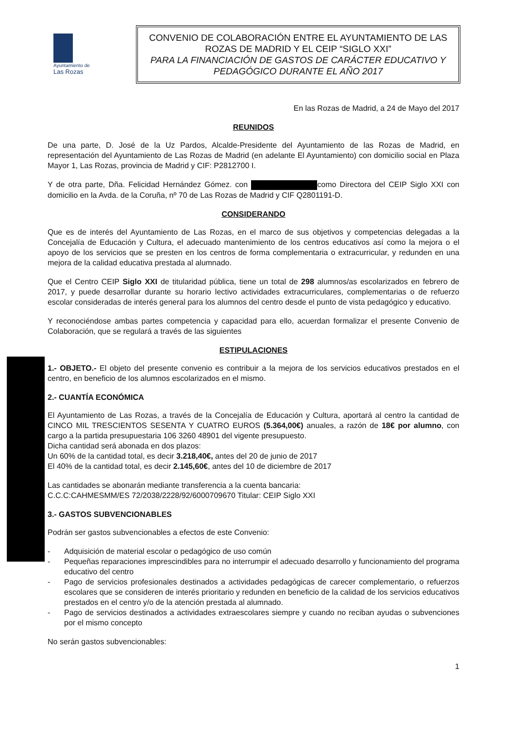Ayuntamiento de
Las Rozas
CONVENIO DE COLABORACIÓN ENTRE EL AYUNTAMIENTO DE LAS ROZAS DE MADRID Y EL CEIP “SIGLO XXI”
PARA LA FINANCIACIÓN DE GASTOS DE CARÁCTER EDUCATIVO Y PEDAGÓGICO DURANTE EL AÑO 2017
En las Rozas de Madrid, a 24 de Mayo del 2017
REUNIDOS
De una parte, D. José de la Uz Pardos, Alcalde-Presidente del Ayuntamiento de las Rozas de Madrid, en representación del Ayuntamiento de Las Rozas de Madrid (en adelante El Ayuntamiento) con domicilio social en Plaza Mayor 1, Las Rozas, provincia de Madrid y CIF: P2812700 I.
Y de otra parte, Dña. Felicidad Hernández Gómez. con como Directora del CEIP Siglo XXI con domicilio en la Avda. de la Coruña, nº 70 de Las Rozas de Madrid y CIF Q2801191-D.
CONSIDERANDO
Que es de interés del Ayuntamiento de Las Rozas, en el marco de sus objetivos y competencias delegadas a la Concejalía de Educación y Cultura, el adecuado mantenimiento de los centros educativos así como la mejora o el apoyo de los servicios que se presten en los centros de forma complementaria o extracurricular, y redunden en una mejora de la calidad educativa prestada al alumnado.
Que el Centro CEIP Siglo XXI de titularidad pública, tiene un total de 298 alumnos/as escolarizados en febrero de 2017, y puede desarrollar durante su horario lectivo actividades extracurriculares, complementarias o de refuerzo escolar consideradas de interés general para los alumnos del centro desde el punto de vista pedagógico y educativo.
Y reconociéndose ambas partes competencia y capacidad para ello, acuerdan formalizar el presente Convenio de Colaboración, que se regulará a través de las siguientes
ESTIPULACIONES
1.- OBJETO.- El objeto del presente convenio es contribuir a la mejora de los servicios educativos prestados en el centro, en beneficio de los alumnos escolarizados en el mismo.
2.- CUANTÍA ECONÓMICA
El Ayuntamiento de Las Rozas, a través de la Concejalía de Educación y Cultura, aportará al centro la cantidad de CINCO MIL TRESCIENTOS SESENTA Y CUATRO EUROS (5.364,00€) anuales, a razón de 18€ por alumno, con cargo a la partida presupuestaria 106 3260 48901 del vigente presupuesto.
Dicha cantidad será abonada en dos plazos:
Un 60% de la cantidad total, es decir 3.218,40€, antes del 20 de junio de 2017
El 40% de la cantidad total, es decir 2.145,60€, antes del 10 de diciembre de 2017
Las cantidades se abonarán mediante transferencia a la cuenta bancaria:
C.C.C:CAHMESMM/ES 72/2038/2228/92/6000709670 Titular: CEIP Siglo XXI
3.- GASTOS SUBVENCIONABLES
Podrán ser gastos subvencionables a efectos de este Convenio:
- Adquisición de material escolar o pedagógico de uso común
- Pequeñas reparaciones imprescindibles para no interrumpir el adecuado desarrollo y funcionamiento del programa educativo del centro
- Pago de servicios profesionales destinados a actividades pedagógicas de carecer complementario, o refuerzos escolares que se consideren de interés prioritario y redunden en beneficio de la calidad de los servicios educativos prestados en el centro y/o de la atención prestada al alumnado.
- Pago de servicios destinados a actividades extraescolares siempre y cuando no reciban ayudas o subvenciones por el mismo concepto
No serán gastos subvencionables:
1